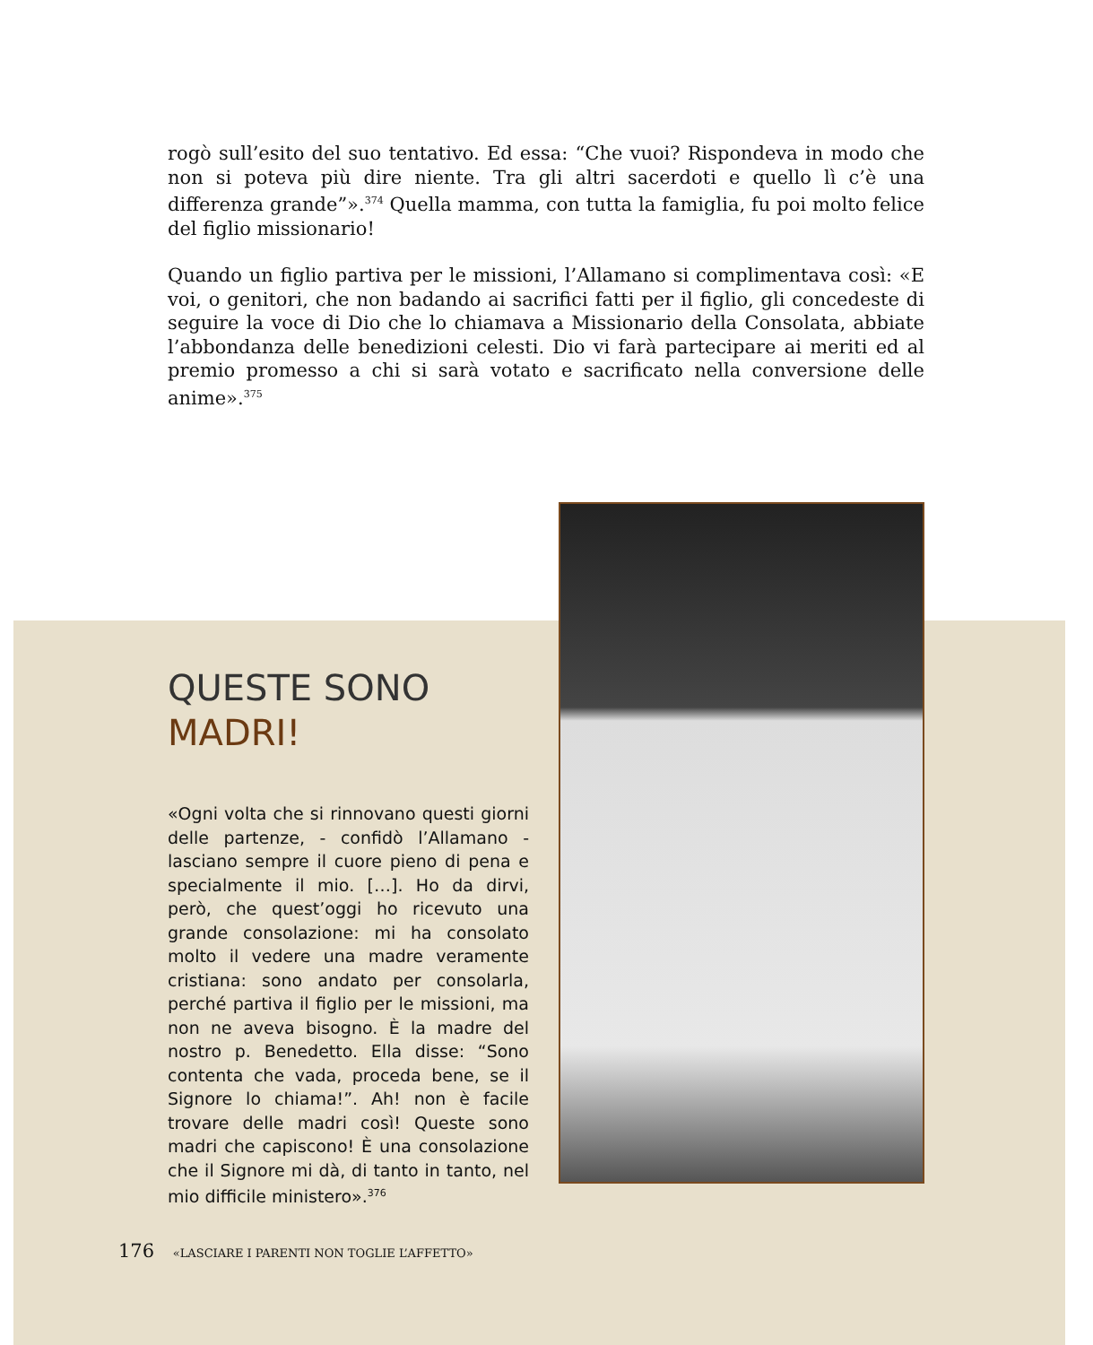rogò sull’esito del suo tentativo. Ed essa: “Che vuoi? Rispondeva in modo che non si poteva più dire niente. Tra gli altri sacerdoti e quello lì c’è una differenza grande”».<sup>374</sup> Quella mamma, con tutta la famiglia, fu poi molto felice del figlio missionario!
Quando un figlio partiva per le missioni, l’Allamano si complimentava così: «E voi, o genitori, che non badando ai sacrifici fatti per il figlio, gli concedeste di seguire la voce di Dio che lo chiamava a Missionario della Consolata, abbiate l’abbondanza delle benedizioni celesti. Dio vi farà partecipare ai meriti ed al premio promesso a chi si sarà votato e sacrificato nella conversione delle anime».<sup>375</sup>
QUESTE SONO
MADRI!
«Ogni volta che si rinnovano questi giorni delle partenze, - confidò l’Allamano - lasciano sempre il cuore pieno di pena e specialmente il mio. […]. Ho da dirvi, però, che quest’oggi ho ricevuto una grande consolazione: mi ha consolato molto il vedere una madre veramente cristiana: sono andato per consolarla, perché partiva il figlio per le missioni, ma non ne aveva bisogno. È la madre del nostro p. Benedetto. Ella disse: “Sono contenta che vada, proceda bene, se il Signore lo chiama!”. Ah! non è facile trovare delle madri così! Queste sono madri che capiscono! È una consolazione che il Signore mi dà, di tanto in tanto, nel mio difficile ministero».<sup>376</sup>
176 «LASCIARE I PARENTI NON TOGLIE L’AFFETTO»